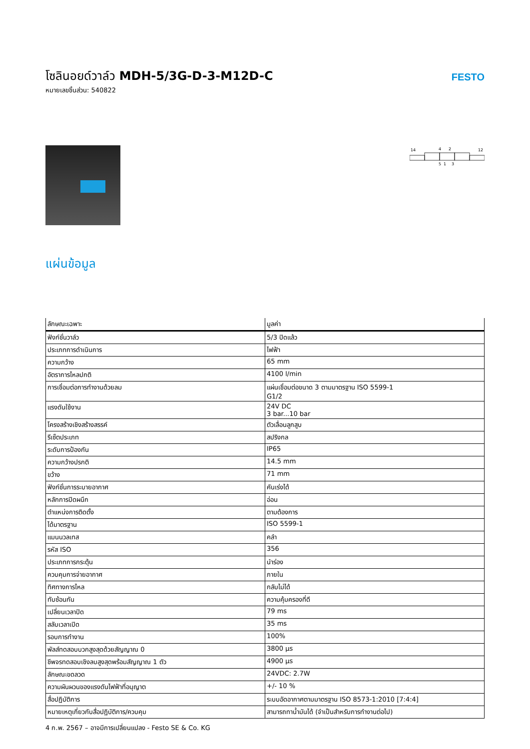โซลินอยด์วาล์ว MDH-5/3G-D-3-M12D-C
หมายเลขชิ้นส่วน: 540822
FESTO
14
4
2
12
5
1
3
แผ่นข้อมูล
| ลักษณะเฉพาะ | มูลค่า |
| --- | --- |
| ฟังก์ชั่นวาล์ว | 5/3 ปิดแล้ว |
| ประเภทการดำเนินการ | ไฟฟ้า |
| ความกว้าง | 65 mm |
| อัตราการไหลปกติ | 4100 l/min |
| การเชื่อมต่อการทำงานด้วยลม | แผ่นเชื่อมต่อขนาด 3 ตามมาตรฐาน ISO 5599-1 G1/2 |
| แรงดันใช้งาน | 24V DC 3 bar...10 bar |
| โครงสร้างเชิงสร้างสรรค์ | ตัวเลื่อนลูกสูบ |
| รีเซ็ตประเภท | สปริงกล |
| ระดับการป้องกัน | IP65 |
| ความกว้างปรกติ | 14.5 mm |
| ขว้าง | 71 mm |
| ฟังก์ชั่นการระบายอากาศ | คันเร่งได้ |
| หลักการปิดผนึก | อ่อน |
| ตำแหน่งการติดตั้ง | ตามต้องการ |
| ได้มาตรฐาน | ISO 5599-1 |
| แมนนวลเทส | คลำ |
| รหัส ISO | 356 |
| ประเภทการกระตุ้น | นำร่อง |
| ควบคุมการจ่ายอากาศ | ภายใน |
| ทิศทางการไหล | กลับไม่ได้ |
| ทับซ้อนกัน | ความคุ้มครองที่ดี |
| เปลี่ยนเวลาปิด | 79 ms |
| สลับเวลาเปิด | 35 ms |
| รอบการทำงาน | 100% |
| พัลส์ทดสอบบวกสูงสุดด้วยสัญญาณ 0 | 3800 µs |
| ชีพจรทดสอบเชิงลบสูงสุดพร้อมสัญญาณ 1 ตัว | 4900 µs |
| ลักษณะขดลวด | 24VDC: 2.7W |
| ความผันผวนของแรงดันไฟฟ้าที่อนุญาต | +/- 10 % |
| สื่อปฏิบัติการ | ระบบอัดอากาศตามมาตรฐาน ISO 8573-1:2010 [7:4:4] |
| หมายเหตุเกี่ยวกับสื่อปฏิบัติการ/ควบคุม | สามารถทาน้ำมันได้ (จำเป็นสำหรับการทำงานต่อไป) |
4 ก.พ. 2567 – อาจมีการเปลี่ยนแปลง - Festo SE & Co. KG